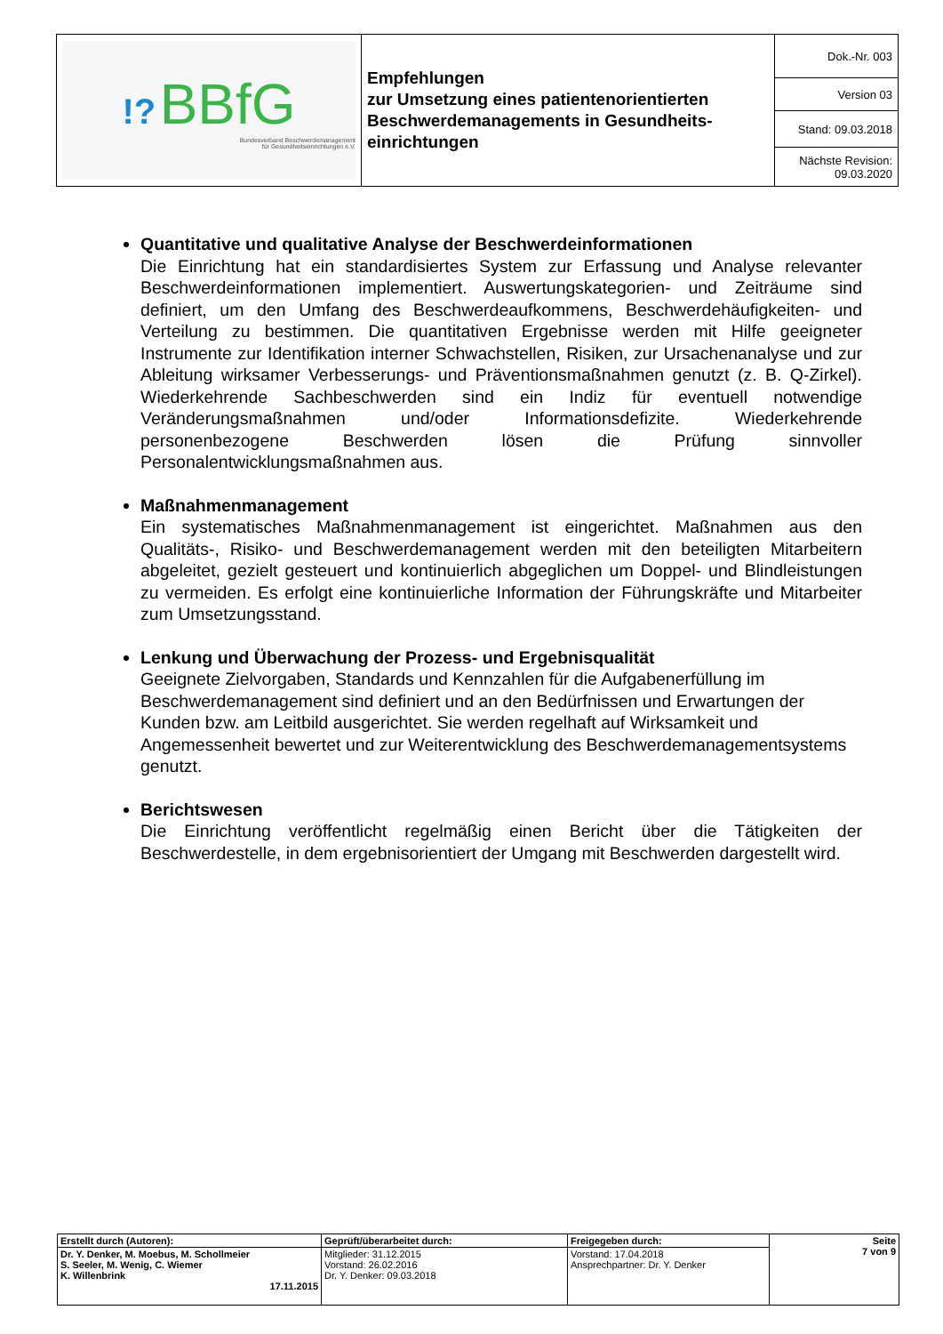| !? BBfG Bundesverband Beschwerdemanagement für Gesundheitseinrichtungen e.V. | Empfehlungen zur Umsetzung eines patientenorientierten Beschwerdemanagements in Gesundheits-einrichtungen | Dok.-Nr. 003 |
| | | Version 03 |
| | | Stand: 09.03.2018 |
| | | Nächste Revision: 09.03.2020 |
Quantitative und qualitative Analyse der Beschwerdeinformationen
Die Einrichtung hat ein standardisiertes System zur Erfassung und Analyse relevanter Beschwerdeinformationen implementiert. Auswertungskategorien- und Zeiträume sind definiert, um den Umfang des Beschwerdeaufkommens, Beschwerdehäufigkeiten- und Verteilung zu bestimmen. Die quantitativen Ergebnisse werden mit Hilfe geeigneter Instrumente zur Identifikation interner Schwachstellen, Risiken, zur Ursachenanalyse und zur Ableitung wirksamer Verbesserungs- und Präventionsmaßnahmen genutzt (z. B. Q-Zirkel). Wiederkehrende Sachbeschwerden sind ein Indiz für eventuell notwendige Veränderungsmaßnahmen und/oder Informationsdefizite. Wiederkehrende personenbezogene Beschwerden lösen die Prüfung sinnvoller Personalentwicklungsmaßnahmen aus.
Maßnahmenmanagement
Ein systematisches Maßnahmenmanagement ist eingerichtet. Maßnahmen aus den Qualitäts-, Risiko- und Beschwerdemanagement werden mit den beteiligten Mitarbeitern abgeleitet, gezielt gesteuert und kontinuierlich abgeglichen um Doppel- und Blindleistungen zu vermeiden. Es erfolgt eine kontinuierliche Information der Führungskräfte und Mitarbeiter zum Umsetzungsstand.
Lenkung und Überwachung der Prozess- und Ergebnisqualität
Geeignete Zielvorgaben, Standards und Kennzahlen für die Aufgabenerfüllung im Beschwerdemanagement sind definiert und an den Bedürfnissen und Erwartungen der Kunden bzw. am Leitbild ausgerichtet. Sie werden regelhaft auf Wirksamkeit und Angemessenheit bewertet und zur Weiterentwicklung des Beschwerdemanagementsystems genutzt.
Berichtswesen
Die Einrichtung veröffentlicht regelmäßig einen Bericht über die Tätigkeiten der Beschwerdestelle, in dem ergebnisorientiert der Umgang mit Beschwerden dargestellt wird.
| Erstellt durch (Autoren): | Geprüft/überarbeitet durch: | Freigegeben durch: | Seite 7 von 9 |
| Dr. Y. Denker, M. Moebus, M. Schollmeier S. Seeler, M. Wenig, C. Wiemer K. Willenbrink 17.11.2015 | Mitglieder: 31.12.2015 Vorstand: 26.02.2016 Dr. Y. Denker: 09.03.2018 | Vorstand: 17.04.2018 Ansprechpartner: Dr. Y. Denker | |